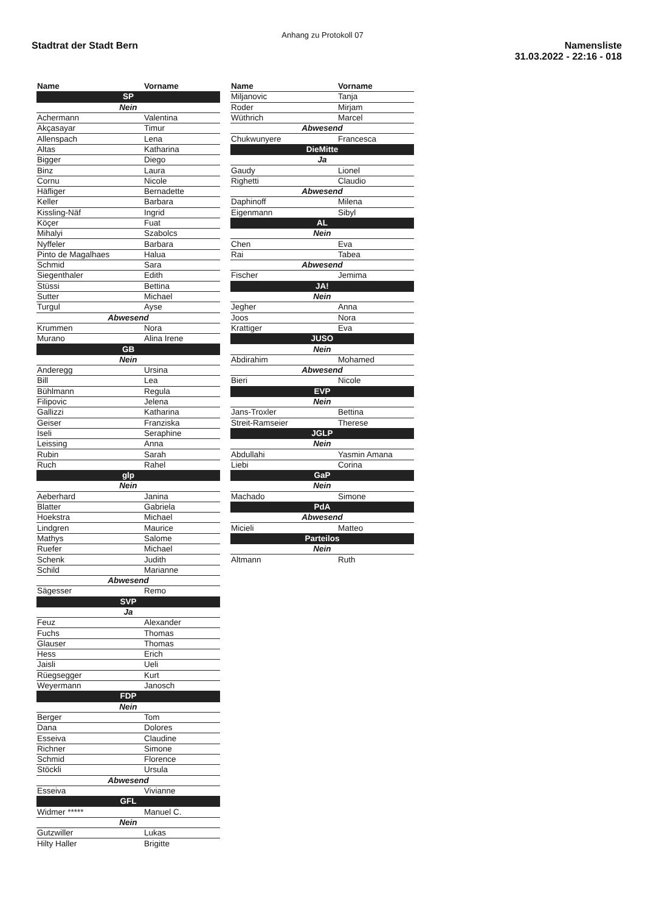Anhang zu Protokoll 07
Stadtrat der Stadt Bern Namensliste
31.03.2022 - 22:16 - 018
| Name | Vorname |
| --- | --- |
| SP | |
| Nein | |
| Achermann | Valentina |
| Akçasayar | Timur |
| Allenspach | Lena |
| Altas | Katharina |
| Bigger | Diego |
| Binz | Laura |
| Cornu | Nicole |
| Häfliger | Bernadette |
| Keller | Barbara |
| Kissling-Näf | Ingrid |
| Köçer | Fuat |
| Mihalyi | Szabolcs |
| Nyffeler | Barbara |
| Pinto de Magalhaes | Halua |
| Schmid | Sara |
| Siegenthaler | Edith |
| Stüssi | Bettina |
| Sutter | Michael |
| Turgul | Ayse |
| Abwesend | |
| Krummen | Nora |
| Murano | Alina Irene |
| GB | |
| Nein | |
| Anderegg | Ursina |
| Bill | Lea |
| Bühlmann | Regula |
| Filipovic | Jelena |
| Gallizzi | Katharina |
| Geiser | Franziska |
| Iseli | Seraphine |
| Leissing | Anna |
| Rubin | Sarah |
| Ruch | Rahel |
| glp | |
| Nein | |
| Aeberhard | Janina |
| Blatter | Gabriela |
| Hoekstra | Michael |
| Lindgren | Maurice |
| Mathys | Salome |
| Ruefer | Michael |
| Schenk | Judith |
| Schild | Marianne |
| Abwesend | |
| Sägesser | Remo |
| SVP | |
| Ja | |
| Feuz | Alexander |
| Fuchs | Thomas |
| Glauser | Thomas |
| Hess | Erich |
| Jaisli | Ueli |
| Rüegsegger | Kurt |
| Weyermann | Janosch |
| FDP | |
| Nein | |
| Berger | Tom |
| Dana | Dolores |
| Esseiva | Claudine |
| Richner | Simone |
| Schmid | Florence |
| Stöckli | Ursula |
| Abwesend | |
| Esseiva | Vivianne |
| GFL | |
| Widmer ***** | Manuel C. |
| Nein | |
| Gutzwiller | Lukas |
| Hilty Haller | Brigitte |
| Name | Vorname |
| --- | --- |
| Miljanovic | Tanja |
| Roder | Mirjam |
| Wüthrich | Marcel |
| Abwesend | |
| Chukwunyere | Francesca |
| DieMitte | |
| Ja | |
| Gaudy | Lionel |
| Righetti | Claudio |
| Abwesend | |
| Daphinoff | Milena |
| Eigenmann | Sibyl |
| AL | |
| Nein | |
| Chen | Eva |
| Rai | Tabea |
| Abwesend | |
| Fischer | Jemima |
| JA! | |
| Nein | |
| Jegher | Anna |
| Joos | Nora |
| Krattiger | Eva |
| JUSO | |
| Nein | |
| Abdirahim | Mohamed |
| Abwesend | |
| Bieri | Nicole |
| EVP | |
| Nein | |
| Jans-Troxler | Bettina |
| Streit-Ramseier | Therese |
| JGLP | |
| Nein | |
| Abdullahi | Yasmin Amana |
| Liebi | Corina |
| GaP | |
| Nein | |
| Machado | Simone |
| PdA | |
| Abwesend | |
| Micieli | Matteo |
| Parteilos | |
| Nein | |
| Altmann | Ruth |